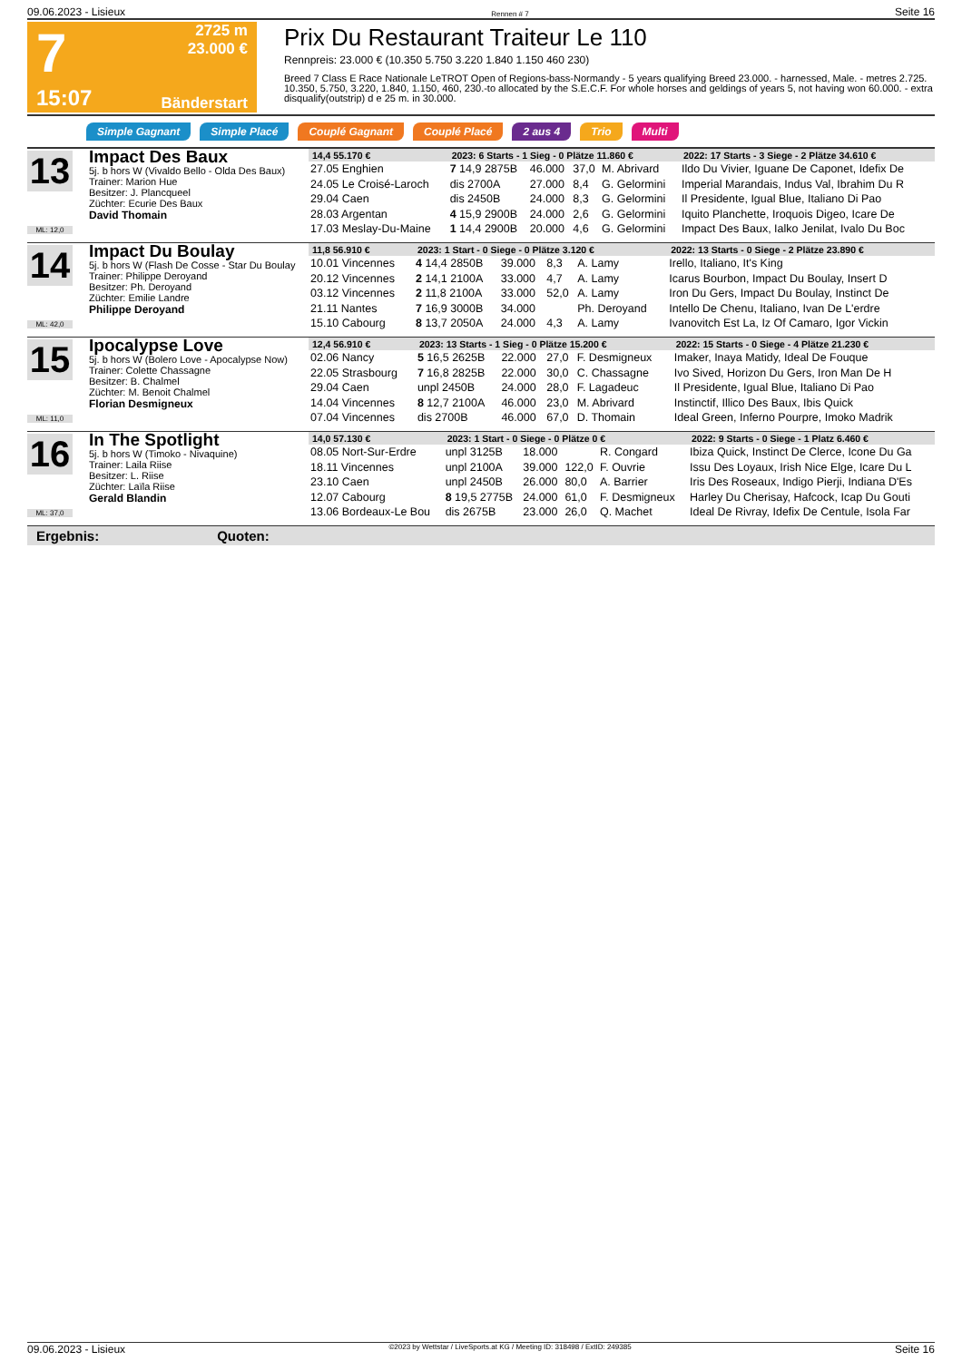09.06.2023 - Lisieux Rennen # 7 Seite 16
7
15:07
2725 m
23.000 €
Bänderstart
Prix Du Restaurant Traiteur Le 110
Rennpreis: 23.000 € (10.350 5.750 3.220 1.840 1.150 460 230)
Breed 7 Class E Race Nationale LeTROT Open of Regions-bass-Normandy - 5 years qualifying Breed 23.000. - harnessed, Male. - metres 2.725. 10.350, 5.750, 3.220, 1.840, 1.150, 460, 230.-to allocated by the S.E.C.F. For whole horses and geldings of years 5, not having won 60.000. - extra disqualify(outstrip) d e 25 m. in 30.000.
Simple Gagnant Simple Placé Couplé Gagnant Couplé Placé 2 aus 4 Trio Multi
13
ML: 12,0
Impact Des Baux
5j. b hors W (Vivaldo Bello - Olda Des Baux)
Trainer: Marion Hue
Besitzer: J. Plancqueel
Züchter: Ecurie Des Baux
David Thomain
| 14,4 55.170 € | 2023: 6 Starts - 1 Sieg - 0 Plätze 11.860 € | | | | | 2022: 17 Starts - 3 Siege - 2 Plätze 34.610 € |
| --- | --- | --- | --- | --- | --- | --- |
| 27.05 Enghien | 7 14,9 2875B | 46.000 | 37,0 | M. Abrivard | | Ildo Du Vivier, Iguane De Caponet, Idefix De |
| 24.05 Le Croisé-Laroch | dis 2700A | 27.000 | 8,4 | G. Gelormini | | Imperial Marandais, Indus Val, Ibrahim Du R |
| 29.04 Caen | dis 2450B | 24.000 | 8,3 | G. Gelormini | | Il Presidente, Igual Blue, Italiano Di Pao |
| 28.03 Argentan | 4 15,9 2900B | 24.000 | 2,6 | G. Gelormini | | Iquito Planchette, Iroquois Digeo, Icare De |
| 17.03 Meslay-Du-Maine | 1 14,4 2900B | 20.000 | 4,6 | G. Gelormini | | Impact Des Baux, Ialko Jenilat, Ivalo Du Boc |
14
ML: 42,0
Impact Du Boulay
5j. b hors W (Flash De Cosse - Star Du Boulay
Trainer: Philippe Deroyand
Besitzer: Ph. Deroyand
Züchter: Emilie Landre
Philippe Deroyand
| 11,8 56.910 € | 2023: 1 Start - 0 Siege - 0 Plätze 3.120 € | | | | | 2022: 13 Starts - 0 Siege - 2 Plätze 23.890 € |
| --- | --- | --- | --- | --- | --- | --- |
| 10.01 Vincennes | 4 14,4 2850B | 39.000 | 8,3 | A. Lamy | | Irello, Italiano, It's King |
| 20.12 Vincennes | 2 14,1 2100A | 33.000 | 4,7 | A. Lamy | | Icarus Bourbon, Impact Du Boulay, Insert D |
| 03.12 Vincennes | 2 11,8 2100A | 33.000 | 52,0 | A. Lamy | | Iron Du Gers, Impact Du Boulay, Instinct De |
| 21.11 Nantes | 7 16,9 3000B | 34.000 | | Ph. Deroyand | | Intello De Chenu, Italiano, Ivan De L'erdre |
| 15.10 Cabourg | 8 13,7 2050A | 24.000 | 4,3 | A. Lamy | | Ivanovitch Est La, Iz Of Camaro, Igor Vickin |
15
ML: 11,0
Ipocalypse Love
5j. b hors W (Bolero Love - Apocalypse Now)
Trainer: Colette Chassagne
Besitzer: B. Chalmel
Züchter: M. Benoit Chalmel
Florian Desmigneux
| 12,4 56.910 € | 2023: 13 Starts - 1 Sieg - 0 Plätze 15.200 € | | | | | 2022: 15 Starts - 0 Siege - 4 Plätze 21.230 € |
| --- | --- | --- | --- | --- | --- | --- |
| 02.06 Nancy | 5 16,5 2625B | 22.000 | 27,0 | F. Desmigneux | | Imaker, Inaya Matidy, Ideal De Fouque |
| 22.05 Strasbourg | 7 16,8 2825B | 22.000 | 30,0 | C. Chassagne | | Ivo Sived, Horizon Du Gers, Iron Man De H |
| 29.04 Caen | unpl 2450B | 24.000 | 28,0 | F. Lagadeuc | | Il Presidente, Igual Blue, Italiano Di Pao |
| 14.04 Vincennes | 8 12,7 2100A | 46.000 | 23,0 | M. Abrivard | | Instinctif, Illico Des Baux, Ibis Quick |
| 07.04 Vincennes | dis 2700B | 46.000 | 67,0 | D. Thomain | | Ideal Green, Inferno Pourpre, Imoko Madrik |
16
ML: 37,0
In The Spotlight
5j. b hors W (Timoko - Nivaquine)
Trainer: Laila Riise
Besitzer: L. Riise
Züchter: Laïla Riise
Gerald Blandin
| 14,0 57.130 € | 2023: 1 Start - 0 Siege - 0 Plätze 0 € | | | | | 2022: 9 Starts - 0 Siege - 1 Platz 6.460 € |
| --- | --- | --- | --- | --- | --- | --- |
| 08.05 Nort-Sur-Erdre | unpl 3125B | 18.000 | | R. Congard | | Ibiza Quick, Instinct De Clerce, Icone Du Ga |
| 18.11 Vincennes | unpl 2100A | 39.000 | 122,0 | F. Ouvrie | | Issu Des Loyaux, Irish Nice Elge, Icare Du L |
| 23.10 Caen | unpl 2450B | 26.000 | 80,0 | A. Barrier | | Iris Des Roseaux, Indigo Pierji, Indiana D'Es |
| 12.07 Cabourg | 8 19,5 2775B | 24.000 | 61,0 | F. Desmigneux | | Harley Du Cherisay, Hafcock, Icap Du Gouti |
| 13.06 Bordeaux-Le Bou | dis 2675B | 23.000 | 26,0 | Q. Machet | | Ideal De Rivray, Idefix De Centule, Isola Far |
Ergebnis: Quoten:
09.06.2023 - Lisieux ©2023 by Wettstar / LiveSports.at KG / Meeting ID: 318498 / ExtID: 249385 Seite 16